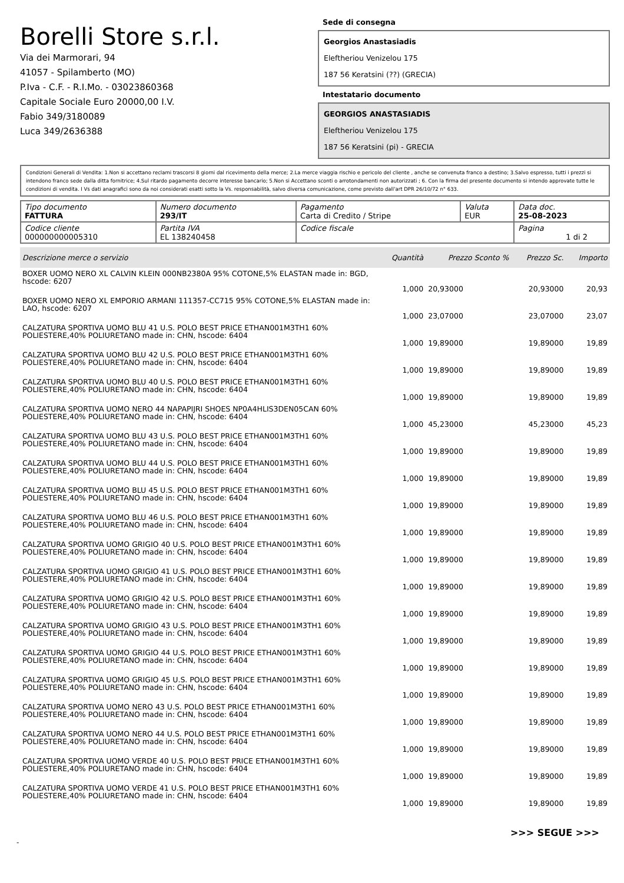Borelli Store s.r.l.
Via dei Marmorari, 94
41057 - Spilamberto (MO)
P.Iva - C.F. - R.I.Mo. - 03023860368
Capitale Sociale Euro 20000,00 I.V.
Fabio 349/3180089
Luca 349/2636388
Sede di consegna
Georgios Anastasiadis
Eleftheriou Venizelou 175
187 56 Keratsini (??) (GRECIA)
Intestatario documento
GEORGIOS ANASTASIADIS
Eleftheriou Venizelou 175
187 56 Keratsini (pi) - GRECIA
Condizioni Generali di Vendita: 1.Non si accettano reclami trascorsi 8 giorni dal ricevimento della merce; 2.La merce viaggia rischio e pericolo del cliente , anche se convenuta franco a destino; 3.Salvo espresso, tutti i prezzi si intendono franco sede dalla ditta fornitrice; 4.Sul ritardo pagamento decorre interesse bancario; 5.Non si Accettano sconti o arrotondamenti non autorizzati ; 6. Con la firma del presente documento si intendo approvate tutte le condizioni di vendita. I Vs dati anagrafici sono da noi considerati esatti sotto la Vs. responsabilità, salvo diversa comunicazione, come previsto dall'art DPR 26/10/72 n° 633.
| Tipo documento FATTURA | Numero documento 293/IT | Pagamento Carta di Credito / Stripe | Valuta EUR | Data doc. 25-08-2023 |
| Codice cliente 000000000005310 | Partita IVA EL 138240458 | Codice fiscale | | Pagina 1 di 2 |
| Descrizione merce o servizio | Quantità | Prezzo Sconto % | Prezzo Sc. | Importo |
| --- | --- | --- | --- | --- |
| BOXER UOMO NERO XL CALVIN KLEIN 000NB2380A 95% COTONE,5% ELASTAN made in: BGD, hscode: 6207 | 1,000 | 20,93000 | 20,93000 | 20,93 |
| BOXER UOMO NERO XL EMPORIO ARMANI 111357-CC715 95% COTONE,5% ELASTAN made in: LAO, hscode: 6207 | 1,000 | 23,07000 | 23,07000 | 23,07 |
| CALZATURA SPORTIVA UOMO BLU 41 U.S. POLO BEST PRICE ETHAN001M3TH1 60% POLIESTERE,40% POLIURETANO made in: CHN, hscode: 6404 | 1,000 | 19,89000 | 19,89000 | 19,89 |
| CALZATURA SPORTIVA UOMO BLU 42 U.S. POLO BEST PRICE ETHAN001M3TH1 60% POLIESTERE,40% POLIURETANO made in: CHN, hscode: 6404 | 1,000 | 19,89000 | 19,89000 | 19,89 |
| CALZATURA SPORTIVA UOMO BLU 40 U.S. POLO BEST PRICE ETHAN001M3TH1 60% POLIESTERE,40% POLIURETANO made in: CHN, hscode: 6404 | 1,000 | 19,89000 | 19,89000 | 19,89 |
| CALZATURA SPORTIVA UOMO NERO 44 NAPAPIJRI SHOES NP0A4HLIS3DEN05CAN 60% POLIESTERE,40% POLIURETANO made in: CHN, hscode: 6404 | 1,000 | 45,23000 | 45,23000 | 45,23 |
| CALZATURA SPORTIVA UOMO BLU 43 U.S. POLO BEST PRICE ETHAN001M3TH1 60% POLIESTERE,40% POLIURETANO made in: CHN, hscode: 6404 | 1,000 | 19,89000 | 19,89000 | 19,89 |
| CALZATURA SPORTIVA UOMO BLU 44 U.S. POLO BEST PRICE ETHAN001M3TH1 60% POLIESTERE,40% POLIURETANO made in: CHN, hscode: 6404 | 1,000 | 19,89000 | 19,89000 | 19,89 |
| CALZATURA SPORTIVA UOMO BLU 45 U.S. POLO BEST PRICE ETHAN001M3TH1 60% POLIESTERE,40% POLIURETANO made in: CHN, hscode: 6404 | 1,000 | 19,89000 | 19,89000 | 19,89 |
| CALZATURA SPORTIVA UOMO BLU 46 U.S. POLO BEST PRICE ETHAN001M3TH1 60% POLIESTERE,40% POLIURETANO made in: CHN, hscode: 6404 | 1,000 | 19,89000 | 19,89000 | 19,89 |
| CALZATURA SPORTIVA UOMO GRIGIO 40 U.S. POLO BEST PRICE ETHAN001M3TH1 60% POLIESTERE,40% POLIURETANO made in: CHN, hscode: 6404 | 1,000 | 19,89000 | 19,89000 | 19,89 |
| CALZATURA SPORTIVA UOMO GRIGIO 41 U.S. POLO BEST PRICE ETHAN001M3TH1 60% POLIESTERE,40% POLIURETANO made in: CHN, hscode: 6404 | 1,000 | 19,89000 | 19,89000 | 19,89 |
| CALZATURA SPORTIVA UOMO GRIGIO 42 U.S. POLO BEST PRICE ETHAN001M3TH1 60% POLIESTERE,40% POLIURETANO made in: CHN, hscode: 6404 | 1,000 | 19,89000 | 19,89000 | 19,89 |
| CALZATURA SPORTIVA UOMO GRIGIO 43 U.S. POLO BEST PRICE ETHAN001M3TH1 60% POLIESTERE,40% POLIURETANO made in: CHN, hscode: 6404 | 1,000 | 19,89000 | 19,89000 | 19,89 |
| CALZATURA SPORTIVA UOMO GRIGIO 44 U.S. POLO BEST PRICE ETHAN001M3TH1 60% POLIESTERE,40% POLIURETANO made in: CHN, hscode: 6404 | 1,000 | 19,89000 | 19,89000 | 19,89 |
| CALZATURA SPORTIVA UOMO GRIGIO 45 U.S. POLO BEST PRICE ETHAN001M3TH1 60% POLIESTERE,40% POLIURETANO made in: CHN, hscode: 6404 | 1,000 | 19,89000 | 19,89000 | 19,89 |
| CALZATURA SPORTIVA UOMO NERO 43 U.S. POLO BEST PRICE ETHAN001M3TH1 60% POLIESTERE,40% POLIURETANO made in: CHN, hscode: 6404 | 1,000 | 19,89000 | 19,89000 | 19,89 |
| CALZATURA SPORTIVA UOMO NERO 44 U.S. POLO BEST PRICE ETHAN001M3TH1 60% POLIESTERE,40% POLIURETANO made in: CHN, hscode: 6404 | 1,000 | 19,89000 | 19,89000 | 19,89 |
| CALZATURA SPORTIVA UOMO VERDE 40 U.S. POLO BEST PRICE ETHAN001M3TH1 60% POLIESTERE,40% POLIURETANO made in: CHN, hscode: 6404 | 1,000 | 19,89000 | 19,89000 | 19,89 |
| CALZATURA SPORTIVA UOMO VERDE 41 U.S. POLO BEST PRICE ETHAN001M3TH1 60% POLIESTERE,40% POLIURETANO made in: CHN, hscode: 6404 | 1,000 | 19,89000 | 19,89000 | 19,89 |
>>> SEGUE >>>
-